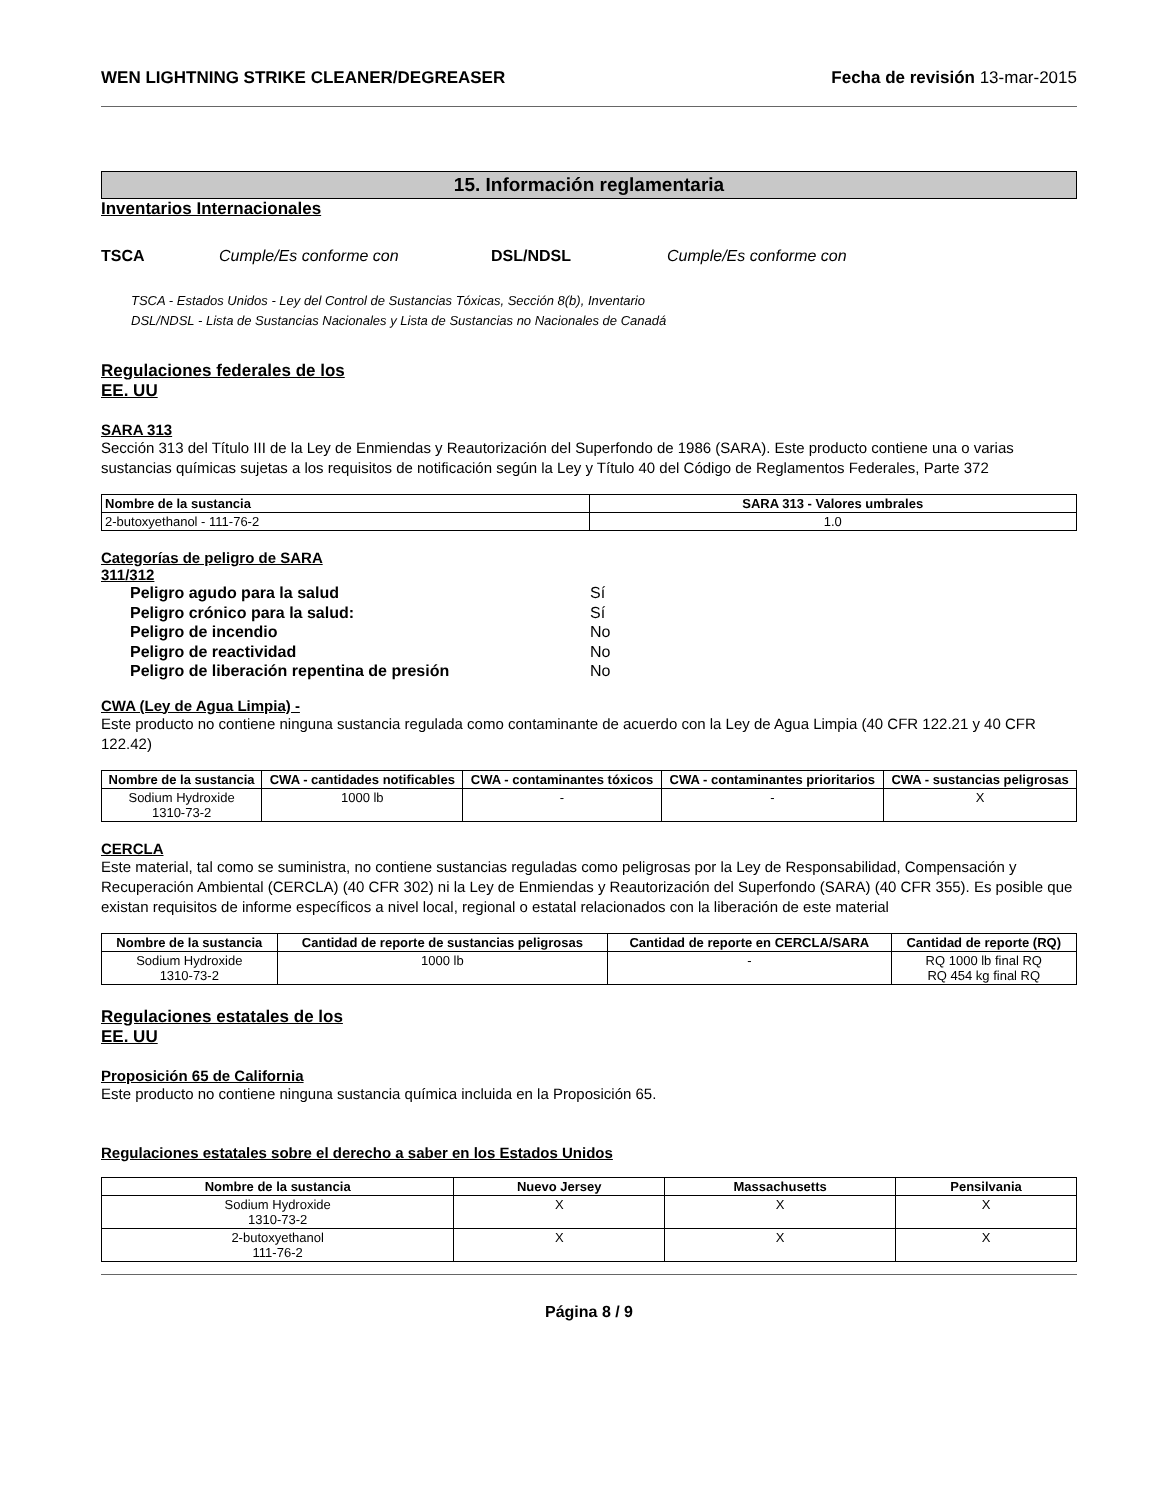WEN LIGHTNING STRIKE CLEANER/DEGREASER Fecha de revisión 13-mar-2015
15. Información reglamentaria
Inventarios Internacionales
TSCA Cumple/Es conforme con DSL/NDSL Cumple/Es conforme con
TSCA - Estados Unidos - Ley del Control de Sustancias Tóxicas, Sección 8(b), Inventario
DSL/NDSL - Lista de Sustancias Nacionales y Lista de Sustancias no Nacionales de Canadá
Regulaciones federales de los
EE. UU
SARA 313
Sección 313 del Título III de la Ley de Enmiendas y Reautorización del Superfondo de 1986 (SARA). Este producto contiene una o varias sustancias químicas sujetas a los requisitos de notificación según la Ley y Título 40 del Código de Reglamentos Federales, Parte 372
| Nombre de la sustancia | SARA 313 - Valores umbrales |
| --- | --- |
| 2-butoxyethanol - 111-76-2 | 1.0 |
Categorías de peligro de SARA
311/312
Peligro agudo para la salud Sí Peligro crónico para la salud: Sí Peligro de incendio No Peligro de reactividad No Peligro de liberación repentina de presión No
CWA (Ley de Agua Limpia) -
Este producto no contiene ninguna sustancia regulada como contaminante de acuerdo con la Ley de Agua Limpia (40 CFR 122.21 y 40 CFR 122.42)
| Nombre de la sustancia | CWA - cantidades notificables | CWA - contaminantes tóxicos | CWA - contaminantes prioritarios | CWA - sustancias peligrosas |
| --- | --- | --- | --- | --- |
| Sodium Hydroxide 1310-73-2 | 1000 lb | - | - | X |
CERCLA
Este material, tal como se suministra, no contiene sustancias reguladas como peligrosas por la Ley de Responsabilidad, Compensación y Recuperación Ambiental (CERCLA) (40 CFR 302) ni la Ley de Enmiendas y Reautorización del Superfondo (SARA) (40 CFR 355). Es posible que existan requisitos de informe específicos a nivel local, regional o estatal relacionados con la liberación de este material
| Nombre de la sustancia | Cantidad de reporte de sustancias peligrosas | Cantidad de reporte en CERCLA/SARA | Cantidad de reporte (RQ) |
| --- | --- | --- | --- |
| Sodium Hydroxide 1310-73-2 | 1000 lb | - | RQ 1000 lb final RQ RQ 454 kg final RQ |
Regulaciones estatales de los
EE. UU
Proposición 65 de California
Este producto no contiene ninguna sustancia química incluida en la Proposición 65.
Regulaciones estatales sobre el derecho a saber en los Estados Unidos
| Nombre de la sustancia | Nuevo Jersey | Massachusetts | Pensilvania |
| --- | --- | --- | --- |
| Sodium Hydroxide 1310-73-2 | X | X | X |
| 2-butoxyethanol 111-76-2 | X | X | X |
Página 8 / 9